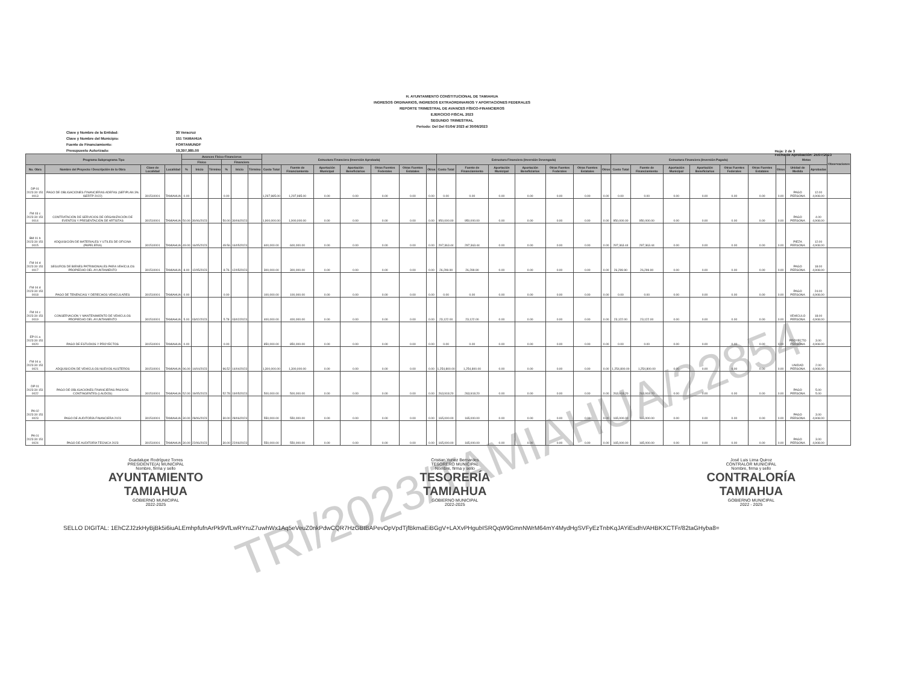H. AYUNTAMIENTO CONSTITUCIONAL DE TAMIAHUA
INGRESOS ORDINARIOS, INGRESOS EXTRAORDINARIOS Y APORTACIONES FEDERALES
REPORTE TRIMESTRAL DE AVANCES FÍSICO-FINANCIEROS
EJERCICIO FISCAL 2023
SEGUNDO TRIMESTRAL
Periodo: Del Del 01/04/ 2023 al 30/06/2023
Clave y Nombre de la Entidad: 30 Veracruz
Clave y Nombre del Municipio: 151 TAMIAHUA
Fuente de Financiamiento: FORTAMUNDF
Presupuesto Autorizado: 19,397,985.00
Hoja: 2 de 3
Fecha de Aprobación: 25/07/2023
| Programa Subprograma Tipo | | | | Avances Físico-Financieros | | | | | | Estructura Financiera (Inversión Aprobada) | | | | | | | Estructura Financiera (Inversión Devengada) | | | | | | | Estructura Financiera (Inversión Pagada) | | | | | | | Metas | | Observaciones |
| --- | --- | --- | --- | --- | --- | --- | --- | --- | --- | --- | --- | --- | --- | --- | --- | --- | --- | --- | --- | --- | --- | --- | --- | --- | --- | --- | --- | --- | --- | --- | --- | --- | --- |
| | | | | Físico | | | Financiero | | | | | | | | | | | | | | | | | | | | | | | | | | |
| No. Obra | Nombre del Proyecto / Descripción de la Obra | Clave de Localidad | Localidad | % | Inicio | Término | % | Inicio | Término | Costo Total | Fuente de Financiamiento | Aportación Municipal | Aportación Beneficiarios | Otras Fuentes Federales | Otras Fuentes Estatales | Otros | Costo Total | Fuente de Financiamiento | Aportación Municipal | Aportación Beneficiarios | Otras Fuentes Federales | Otras Fuentes Estatales | Otros | Costo Total | Fuente de Financiamiento | Aportación Municipal | Aportación Beneficiarios | Otras Fuentes Federales | Otras Fuentes Estatales | Otros | Unidad de Medida | Aprobadas | |
| DP 01 2023 30 151 0013 | PAGO DE OBLIGACIONES FINANCIERAS ADEFAS (SEFIPLAN 3% ISERTP 2022) | 301510001 | TAMIAHUA | 0.00 | | | 0.00 | | | 1,297,985.00 | 1,297,985.00 | 0.00 | 0.00 | 0.00 | 0.00 | 0.00 | 0.00 | 0.00 | 0.00 | 0.00 | 0.00 | 0.00 | 0.00 | 0.00 | 0.00 | 0.00 | 0.00 | 0.00 | 0.00 | 0.00 | PAGO PERSONA | 12.00 4,908.00 | |
| FM 03 c 2023 30 151 0014 | CONTRATACIÓN DE SERVICIOS DE ORGANIZACIÓN DE EVENTOS Y PRESENTACIÓN DE ARTISTAS | 301510001 | TAMIAHUA | 50.00 | 30/06/2023 | | 50.00 | 30/06/2023 | | 1,900,000.00 | 1,900,000.00 | 0.00 | 0.00 | 0.00 | 0.00 | 0.00 | 950,000.00 | 950,000.00 | 0.00 | 0.00 | 0.00 | 0.00 | 0.00 | 950,000.00 | 950,000.00 | 0.00 | 0.00 | 0.00 | 0.00 | 0.00 | PAGO PERSONA | 4.00 4,908.00 | |
| BM 01 b 2023 30 151 0015 | ADQUISICIÓN DE MATERIALES Y UTILES DE OFICINA (PAPELERIA) | 301510001 | TAMIAHUA | 49.00 | 16/05/2023 | | 49.56 | 16/05/2023 | | 600,000.00 | 600,000.00 | 0.00 | 0.00 | 0.00 | 0.00 | 0.00 | 297,363.44 | 297,363.44 | 0.00 | 0.00 | 0.00 | 0.00 | 0.00 | 297,363.44 | 297,363.44 | 0.00 | 0.00 | 0.00 | 0.00 | 0.00 | PIEZA PERSONA | 12.00 4,908.00 | |
| FM 04 d 2023 30 151 0017 | SEGUROS DE BIENES PATRIMONIALES PARA VEHÍCULOS PROPIEDAD DEL AYUNTAMIENTO | 301510001 | TAMIAHUA | 8.00 | 12/05/2023 | | 8.76 | 12/05/2023 | | 300,000.00 | 300,000.00 | 0.00 | 0.00 | 0.00 | 0.00 | 0.00 | 26,299.90 | 26,299.90 | 0.00 | 0.00 | 0.00 | 0.00 | 0.00 | 26,299.90 | 26,299.90 | 0.00 | 0.00 | 0.00 | 0.00 | 0.00 | PAGO PERSONA | 18.00 4,908.00 | |
| FM 04 d 2023 30 151 0018 | PAGO DE TENENCIAS Y DERECHOS VEHÍCULARES | 301510001 | TAMIAHUA | 0.00 | | | 0.00 | | | 100,000.00 | 100,000.00 | 0.00 | 0.00 | 0.00 | 0.00 | 0.00 | 0.00 | 0.00 | 0.00 | 0.00 | 0.00 | 0.00 | 0.00 | 0.00 | 0.00 | 0.00 | 0.00 | 0.00 | 0.00 | 0.00 | PAGO PERSONA | 24.00 4,908.00 | |
| FM 04 c 2023 30 151 0019 | CONSERVACIÓN Y MANTENIMIENTO DE VEHÍCULOS PROPIEDAD DEL AYUNTAMIENTO | 301510001 | TAMIAHUA | 5.00 | 03/02/2023 | | 5.78 | 03/02/2023 | | 400,000.00 | 400,000.00 | 0.00 | 0.00 | 0.00 | 0.00 | 0.00 | 23,122.00 | 23,122.00 | 0.00 | 0.00 | 0.00 | 0.00 | 0.00 | 23,122.00 | 23,122.00 | 0.00 | 0.00 | 0.00 | 0.00 | 0.00 | VEHÍCULO PERSONA | 18.00 4,908.00 | |
| EP 01 a 2023 30 151 0020 | PAGO DE ESTUDIOS Y PROYECTOS | 301510001 | TAMIAHUA | 0.00 | | | 0.00 | | | 850,000.00 | 850,000.00 | 0.00 | 0.00 | 0.00 | 0.00 | 0.00 | 0.00 | 0.00 | 0.00 | 0.00 | 0.00 | 0.00 | 0.00 | 0.00 | 0.00 | 0.00 | 0.00 | 0.00 | 0.00 | 0.00 | PROYECTO PERSONA | 3.00 4,908.00 | |
| FM 04 a 2023 30 151 0021 | ADQUISICIÓN DE VEHÍCULOS NUEVOS AUSTEROS | 301510001 | TAMIAHUA | 96.00 | 14/04/2023 | | 96.52 | 14/04/2023 | | 1,300,000.00 | 1,300,000.00 | 0.00 | 0.00 | 0.00 | 0.00 | 0.00 | 1,254,800.00 | 1,254,800.00 | 0.00 | 0.00 | 0.00 | 0.00 | 0.00 | 1,254,800.00 | 1,254,800.00 | 0.00 | 0.00 | 0.00 | 0.00 | 0.00 | UNIDAD PERSONA | 2.00 4,908.00 | |
| DP 01 2023 30 151 0022 | PAGO DE OBLIGACIONES FINANCIERAS PASIVOS CONTINGENTES (LAUDOS) | 301510001 | TAMIAHUA | 52.00 | 19/05/2023 | | 52.78 | 19/05/2023 | | 500,000.00 | 500,000.00 | 0.00 | 0.00 | 0.00 | 0.00 | 0.00 | 263,918.20 | 263,918.20 | 0.00 | 0.00 | 0.00 | 0.00 | 0.00 | 263,918.20 | 263,918.20 | 0.00 | 0.00 | 0.00 | 0.00 | 0.00 | PAGO PERSONA | 5.00 5.00 | |
| PA 02 2023 30 151 0023 | PAGO DE AUDITORÍA FINANCIERA 2023 | 301510001 | TAMIAHUA | 30.00 | 28/06/2023 | | 30.00 | 28/06/2023 | | 550,000.00 | 550,000.00 | 0.00 | 0.00 | 0.00 | 0.00 | 0.00 | 165,000.00 | 165,000.00 | 0.00 | 0.00 | 0.00 | 0.00 | 0.00 | 165,000.00 | 165,000.00 | 0.00 | 0.00 | 0.00 | 0.00 | 0.00 | PAGO PERSONA | 3.00 4,908.00 | |
| PA 01 2023 30 151 0024 | PAGO DE AUDITORÍA TÉCNICA 2023 | 301510001 | TAMIAHUA | 30.00 | 22/06/2023 | | 30.00 | 22/06/2023 | | 550,000.00 | 550,000.00 | 0.00 | 0.00 | 0.00 | 0.00 | 0.00 | 165,000.00 | 165,000.00 | 0.00 | 0.00 | 0.00 | 0.00 | 0.00 | 165,000.00 | 165,000.00 | 0.00 | 0.00 | 0.00 | 0.00 | 0.00 | PAGO PERSONA | 3.00 4,908.00 | |
Guadalupe Rodríguez Torres
PRESIDENTE(A) MUNICIPAL
Nombre, firma y sello
AYUNTAMIENTO
TAMIAHUA
GOBIERNO MUNICIPAL
2022-2025
Cristian Yunez Bernardes
TESORERO MUNICIPAL
Nombre, firma y sello
TESORERÍA
TAMIAHUA
GOBIERNO MUNICIPAL
2022-2025
José Luis Lima Quiroz
CONTRALOR MUNICIPAL
Nombre, firma y sello
CONTRALORÍA
TAMIAHUA
GOBIERNO MUNICIPAL
2022 - 2025
SELLO DIGITAL: 1EhCZJ2zkHyBjBk5i6iuALEmhpfufnArPk9VfLwRYruZ7uwhWx1Aq5eVeuZ0nkPdwCQR7HzGBtBAPevOpVpdTjfBkmaEiBGgV+LAXvPHgubISRQqW9GmnNWrM64mY4MydHgSVFyEzTnbKqJAYiEsdhVAHBKXCTFr/82taGHyba8=
TRI/2023/TAMIAHUA/22854